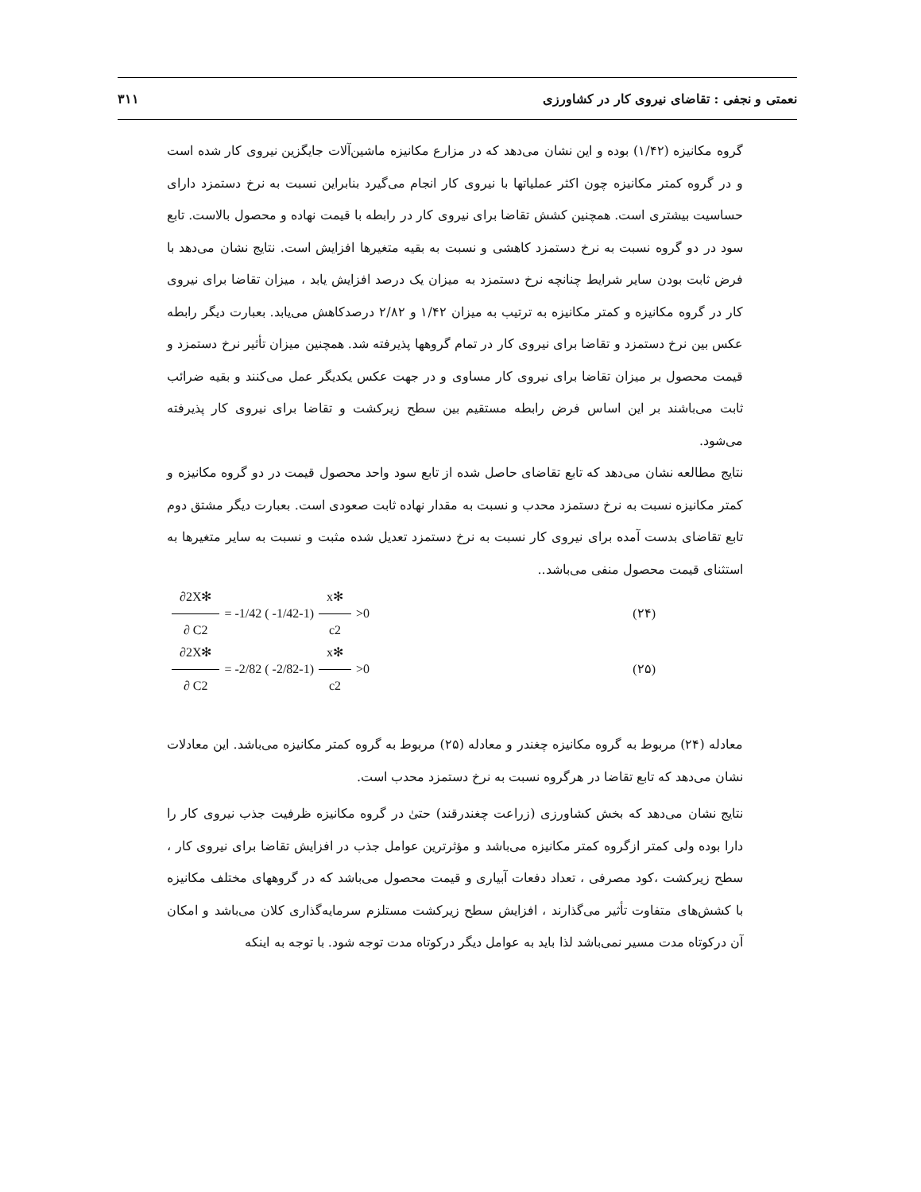نعمتی و نجفی : تقاضای نیروی کار در کشاورزی ۳۱۱
گروه مکانیزه (۱/۴۲) بوده و این نشان می‌دهد که در مزارع مکانیزه ماشین‌آلات جایگزین نیروی کار شده است و در گروه کمتر مکانیزه چون اکثر عملیاتها با نیروی کار انجام می‌گیرد بنابراین نسبت به نرخ دستمزد دارای حساسیت بیشتری است. همچنین کشش تقاضا برای نیروی کار در رابطه با قیمت نهاده و محصول بالاست. تابع سود در دو گروه نسبت به نرخ دستمزد کاهشی و نسبت به بقیه متغیرها افزایش است. نتایج نشان می‌دهد با فرض ثابت بودن سایر شرایط چنانچه نرخ دستمزد به میزان یک درصد افزایش یابد ، میزان تقاضا برای نیروی کار در گروه مکانیزه و کمتر مکانیزه به ترتیب به میزان ۱/۴۲ و ۲/۸۲ درصدکاهش می‌یابد. بعبارت دیگر رابطه عکس بین نرخ دستمزد و تقاضا برای نیروی کار در تمام گروهها پذیرفته شد. همچنین میزان تأثیر نرخ دستمزد و قیمت محصول بر میزان تقاضا برای نیروی کار مساوی و در جهت عکس یکدیگر عمل می‌کنند و بقیه ضرائب ثابت می‌باشند بر این اساس فرض رابطه مستقیم بین سطح زیرکشت و تقاضا برای نیروی کار پذیرفته می‌شود.
نتایج مطالعه نشان می‌دهد که تابع تقاضای حاصل شده از تابع سود واحد محصول قیمت در دو گروه مکانیزه و کمتر مکانیزه نسبت به نرخ دستمزد محدب و نسبت به مقدار نهاده ثابت صعودی است. بعبارت دیگر مشتق دوم تابع تقاضای بدست آمده برای نیروی کار نسبت به نرخ دستمزد تعدیل شده مثبت و نسبت به سایر متغیرها به استثنای قیمت محصول منفی می‌باشد..
∂2X✻ ∂ C2 = -1/42 ( -1/42-1) x✻ c2 >0 (۲۴)
∂2X✻ ∂ C2 = -2/82 ( -2/82-1) x✻ c2 >0 (۲۵)
معادله (۲۴) مربوط به گروه مکانیزه چغندر و معادله (۲۵) مربوط به گروه کمتر مکانیزه می‌باشد. این معادلات نشان می‌دهد که تابع تقاضا در هرگروه نسبت به نرخ دستمزد محدب است.
نتایج نشان می‌دهد که بخش کشاورزی (زراعت چغندرقند) حتیٰ در گروه مکانیزه ظرفیت جذب نیروی کار را دارا بوده ولی کمتر ازگروه کمتر مکانیزه می‌باشد و مؤثرترین عوامل جذب در افزایش تقاضا برای نیروی کار ، سطح زیرکشت ،کود مصرفی ، تعداد دفعات آبیاری و قیمت محصول می‌باشد که در گروههای مختلف مکانیزه با کشش‌های متفاوت تأثیر می‌گذارند ، افزایش سطح زیرکشت مستلزم سرمایه‌گذاری کلان می‌باشد و امکان آن درکوتاه مدت مسیر نمی‌باشد لذا باید به عوامل دیگر درکوتاه مدت توجه شود. با توجه به اینکه